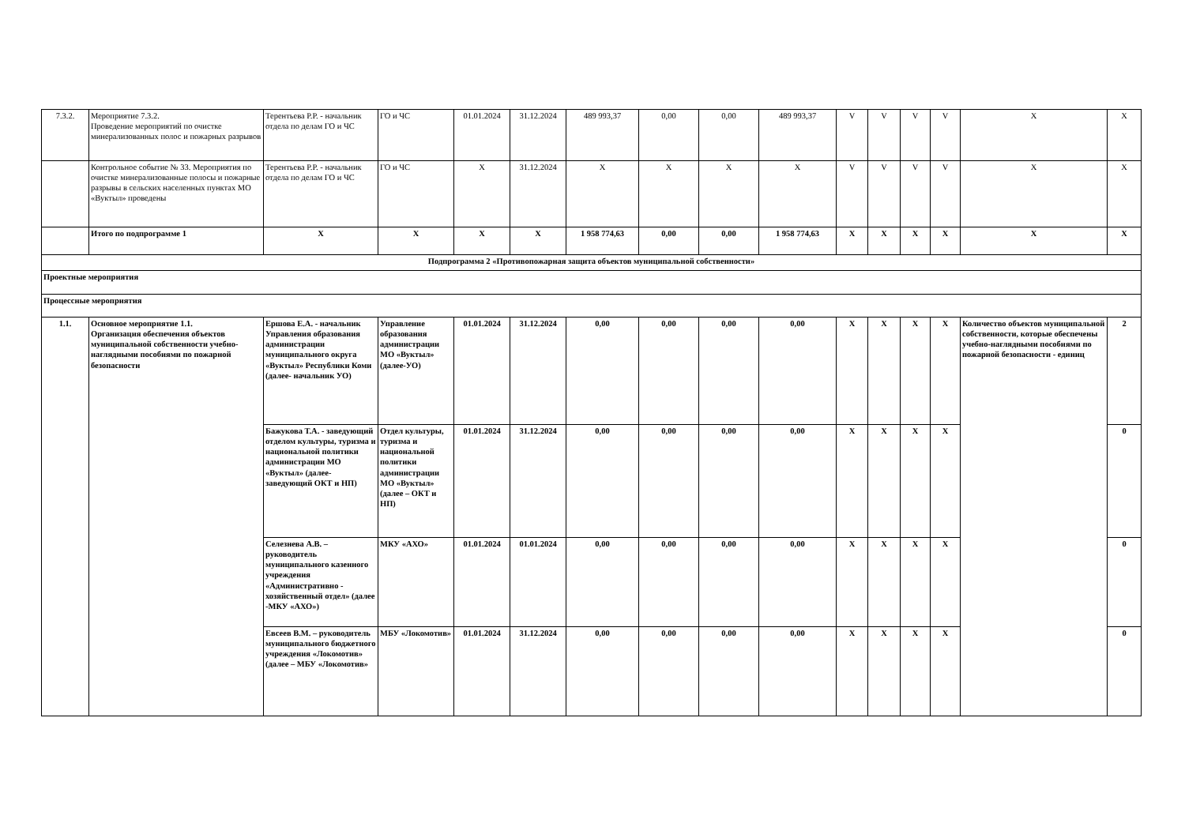| 7.3.2. | Мероприятие 7.3.2. Проведение мероприятий по очистке минерализованных полос и пожарных разрывов | Терентьева Р.Р. - начальник отдела по делам ГО и ЧС | ГО и ЧС | 01.01.2024 | 31.12.2024 | 489 993,37 | 0,00 | 0,00 | 489 993,37 | V | V | V | V | X | X |
| | Контрольное событие № 33. Мероприятия по очистке минерализованные полосы и пожарные разрывы в сельских населенных пунктах МО «Вуктыл» проведены | Терентьева Р.Р. - начальник отдела по делам ГО и ЧС | ГО и ЧС | X | 31.12.2024 | X | X | X | X | V | V | V | V | X | X |
| | Итого по подпрограмме 1 | X | X | X | X | 1 958 774,63 | 0,00 | 0,00 | 1 958 774,63 | X | X | X | X | X | X |
| Подпрограмма 2 «Противопожарная защита объектов муниципальной собственности» | | | | | | | | | | | | | | | |
| Проектные мероприятия | | | | | | | | | | | | | | | |
| Процессные мероприятия | | | | | | | | | | | | | | | |
| 1.1. | Основное мероприятие 1.1. Организация обеспечения объектов муниципальной собственности учебно-наглядными пособиями по пожарной безопасности | Ершова Е.А. - начальник Управления образования администрации муниципального округа «Вуктыл» Республики Коми (далее- начальник УО) | Управление образования администрации МО «Вуктыл» (далее-УО) | 01.01.2024 | 31.12.2024 | 0,00 | 0,00 | 0,00 | 0,00 | X | X | X | X | Количество объектов муниципальной собственности, которые обеспечены учебно-наглядными пособиями по пожарной безопасности - единиц | 2 |
| | | Бажукова Т.А. - заведующий отделом культуры, туризма и национальной политики администрации МО «Вуктыл» (далее-заведующий ОКТ и НП) | Отдел культуры, туризма и национальной политики администрации МО «Вуктыл» (далее – ОКТ и НП) | 01.01.2024 | 31.12.2024 | 0,00 | 0,00 | 0,00 | 0,00 | X | X | X | X | | 0 |
| | | Селезнева А.В. – руководитель муниципального казенного учреждения «Административно - хозяйственный отдел» (далее -МКУ «АХО») | МКУ «АХО» | 01.01.2024 | 01.01.2024 | 0,00 | 0,00 | 0,00 | 0,00 | X | X | X | X | | 0 |
| | | Евсеев В.М. – руководитель муниципального бюджетного учреждения «Локомотив» (далее – МБУ «Локомотив» | МБУ «Локомотив» | 01.01.2024 | 31.12.2024 | 0,00 | 0,00 | 0,00 | 0,00 | X | X | X | X | | 0 |